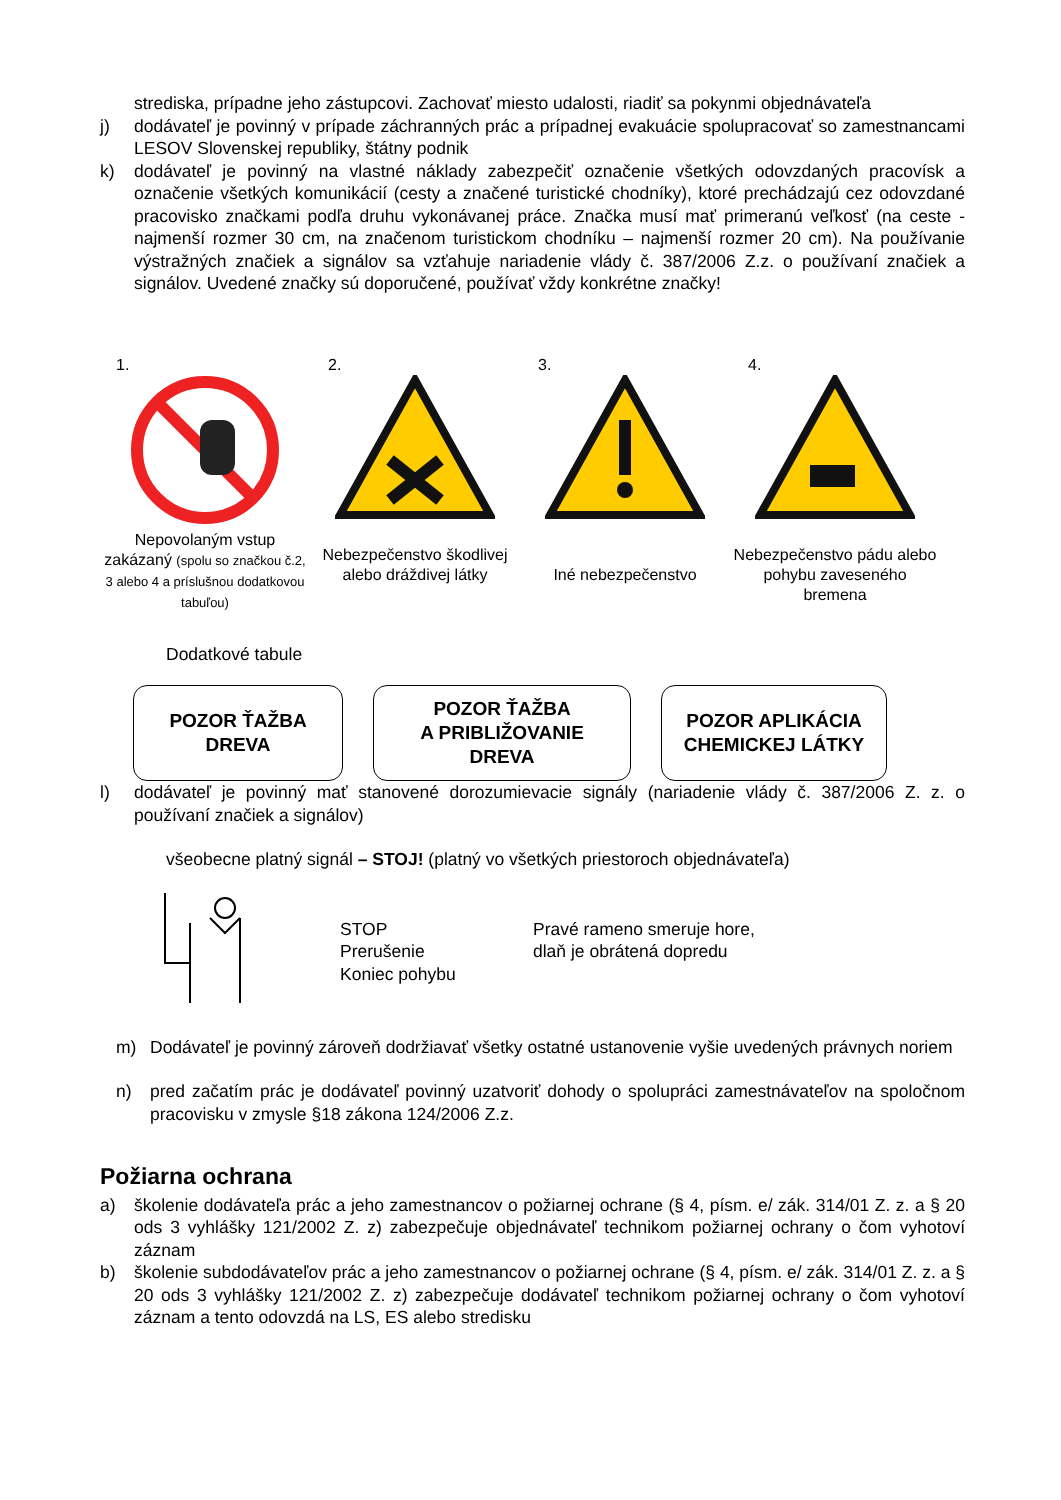strediska, prípadne jeho zástupcovi. Zachovať miesto udalosti, riadiť sa pokynmi objednávateľa
j) dodávateľ je povinný v prípade záchranných prác a prípadnej evakuácie spolupracovať so zamestnancami LESOV Slovenskej republiky, štátny podnik
k) dodávateľ je povinný na vlastné náklady zabezpečiť označenie všetkých odovzdaných pracovísk a označenie všetkých komunikácií (cesty a značené turistické chodníky), ktoré prechádzajú cez odovzdané pracovisko značkami podľa druhu vykonávanej práce. Značka musí mať primeranú veľkosť (na ceste - najmenší rozmer 30 cm, na značenom turistickom chodníku – najmenší rozmer 20 cm). Na používanie výstražných značiek a signálov sa vzťahuje nariadenie vlády č. 387/2006 Z.z. o používaní značiek a signálov. Uvedené značky sú doporučené, používať vždy konkrétne značky!
1.
Nepovolaným vstup zakázaný (spolu so značkou č.2, 3 alebo 4 a príslušnou dodatkovou tabuľou)
2.
Nebezpečenstvo škodlivej alebo dráždivej látky
3.
Iné nebezpečenstvo
4.
Nebezpečenstvo pádu alebo pohybu zaveseného bremena
Dodatkové tabule
POZOR ŤAŽBA
DREVA
POZOR ŤAŽBA
A PRIBLIŽOVANIE
DREVA
POZOR APLIKÁCIA
CHEMICKEJ LÁTKY
l) dodávateľ je povinný mať stanovené dorozumievacie signály (nariadenie vlády č. 387/2006 Z. z. o používaní značiek a signálov)
všeobecne platný signál – STOJ! (platný vo všetkých priestoroch objednávateľa)
STOP
Prerušenie
Koniec pohybu
Pravé rameno smeruje hore,
dlaň je obrátená dopredu
m) Dodávateľ je povinný zároveň dodržiavať všetky ostatné ustanovenie vyšie uvedených právnych noriem
n) pred začatím prác je dodávateľ povinný uzatvoriť dohody o spolupráci zamestnávateľov na spoločnom pracovisku v zmysle §18 zákona 124/2006 Z.z.
Požiarna ochrana
a) školenie dodávateľa prác a jeho zamestnancov o požiarnej ochrane (§ 4, písm. e/ zák. 314/01 Z. z. a § 20 ods 3 vyhlášky 121/2002 Z. z) zabezpečuje objednávateľ technikom požiarnej ochrany o čom vyhotoví záznam
b) školenie subdodávateľov prác a jeho zamestnancov o požiarnej ochrane (§ 4, písm. e/ zák. 314/01 Z. z. a § 20 ods 3 vyhlášky 121/2002 Z. z) zabezpečuje dodávateľ technikom požiarnej ochrany o čom vyhotoví záznam a tento odovzdá na LS, ES alebo stredisku